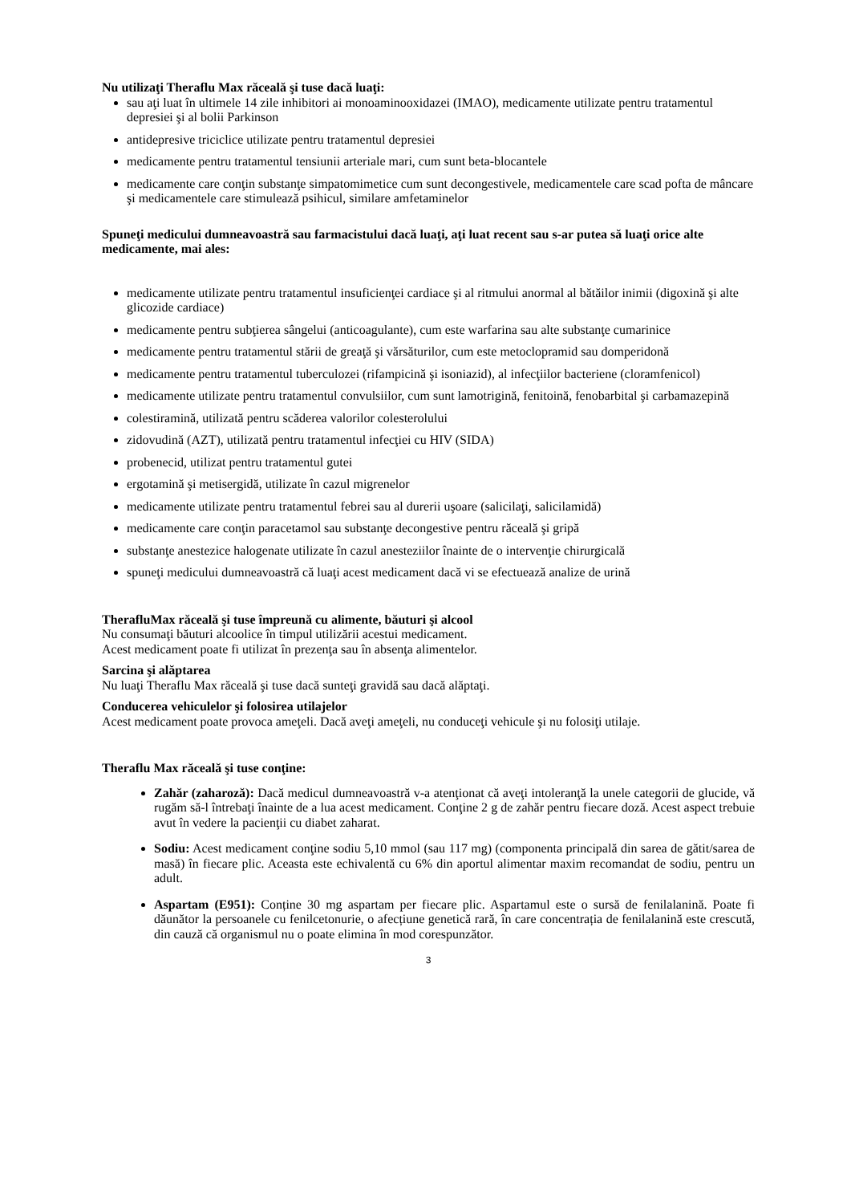Nu utilizaţi Theraflu Max răceală şi tuse dacă luaţi:
sau aţi luat în ultimele 14 zile inhibitori ai monoaminooxidazei (IMAO), medicamente utilizate pentru tratamentul depresiei şi al bolii Parkinson
antidepresive triciclice utilizate pentru tratamentul depresiei
medicamente pentru tratamentul tensiunii arteriale mari, cum sunt beta-blocantele
medicamente care conţin substanţe simpatomimetice cum sunt decongestivele, medicamentele care scad pofta de mâncare şi medicamentele care stimulează psihicul, similare amfetaminelor
Spuneţi medicului dumneavoastră sau farmacistului dacă luaţi, aţi luat recent sau s-ar putea să luaţi orice alte medicamente, mai ales:
medicamente utilizate pentru tratamentul insuficienţei cardiace şi al ritmului anormal al bătăilor inimii (digoxină şi alte glicozide cardiace)
medicamente pentru subţierea sângelui (anticoagulante), cum este warfarina sau alte substanţe cumarinice
medicamente pentru tratamentul stării de greaţă şi vărsăturilor, cum este metoclopramid sau domperidonă
medicamente pentru tratamentul tuberculozei (rifampicină şi isoniazid), al infecţiilor bacteriene (cloramfenicol)
medicamente utilizate pentru tratamentul convulsiilor, cum sunt lamotrigină, fenitoină, fenobarbital şi carbamazepină
colestiramină, utilizată pentru scăderea valorilor colesterolului
zidovudină (AZT), utilizată pentru tratamentul infecţiei cu HIV (SIDA)
probenecid, utilizat pentru tratamentul gutei
ergotamină şi metisergidă, utilizate în cazul migrenelor
medicamente utilizate pentru tratamentul febrei sau al durerii uşoare (salicilaţi, salicilamidă)
medicamente care conţin paracetamol sau substanţe decongestive pentru răceală şi gripă
substanţe anestezice halogenate utilizate în cazul anesteziilor înainte de o intervenţie chirurgicală
spuneţi medicului dumneavoastră că luaţi acest medicament dacă vi se efectuează analize de urină
TherafluMax răceală şi tuse împreună cu alimente, băuturi şi alcool
Nu consumaţi băuturi alcoolice în timpul utilizării acestui medicament.
Acest medicament poate fi utilizat în prezenţa sau în absenţa alimentelor.
Sarcina şi alăptarea
Nu luaţi Theraflu Max răceală şi tuse dacă sunteţi gravidă sau dacă alăptaţi.
Conducerea vehiculelor şi folosirea utilajelor
Acest medicament poate provoca ameţeli. Dacă aveţi ameţeli, nu conduceţi vehicule şi nu folosiţi utilaje.
Theraflu Max răceală şi tuse conţine:
Zahăr (zaharoză): Dacă medicul dumneavoastră v-a atenţionat că aveţi intoleranţă la unele categorii de glucide, vă rugăm să-l întrebaţi înainte de a lua acest medicament. Conţine 2 g de zahăr pentru fiecare doză. Acest aspect trebuie avut în vedere la pacienţii cu diabet zaharat.
Sodiu: Acest medicament conţine sodiu 5,10 mmol (sau 117 mg) (componenta principală din sarea de gătit/sarea de masă) în fiecare plic. Aceasta este echivalentă cu 6% din aportul alimentar maxim recomandat de sodiu, pentru un adult.
Aspartam (E951): Conține 30 mg aspartam per fiecare plic. Aspartamul este o sursă de fenilalanină. Poate fi dăunător la persoanele cu fenilcetonurie, o afecțiune genetică rară, în care concentrația de fenilalanină este crescută, din cauză că organismul nu o poate elimina în mod corespunzător.
3